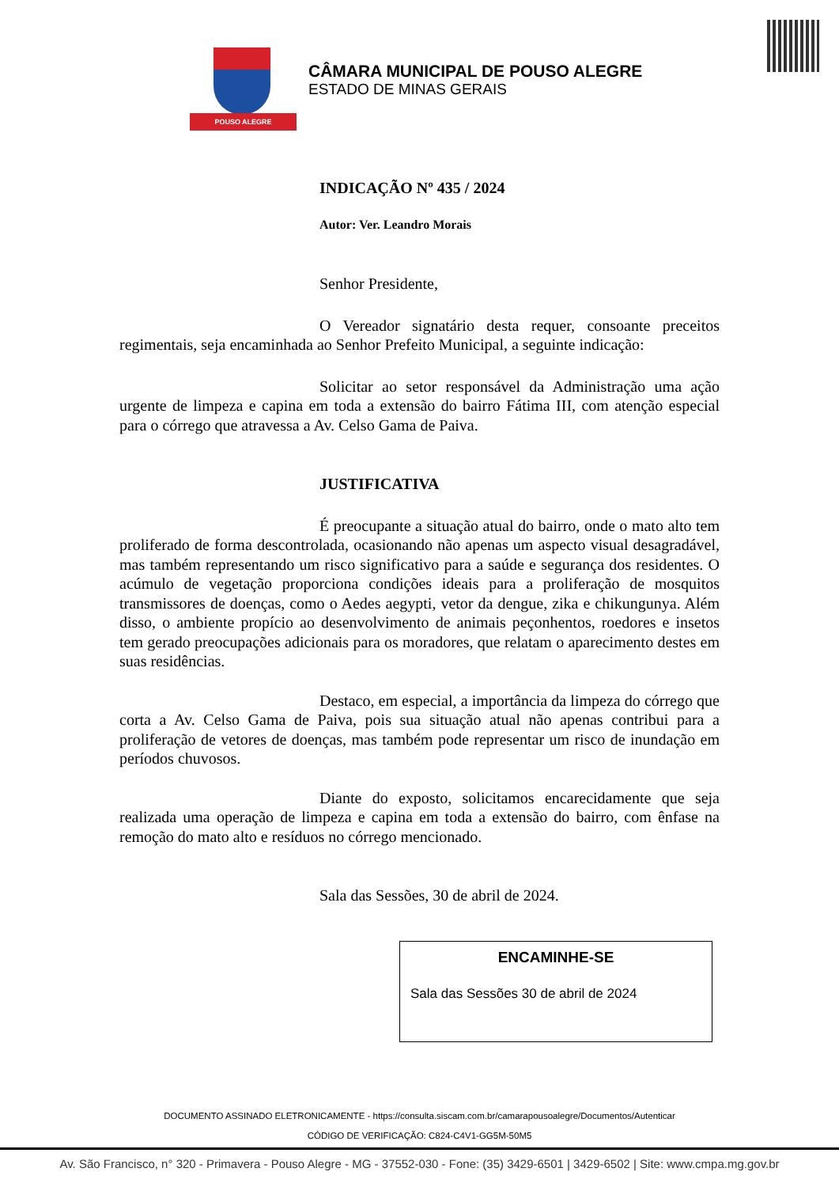POUSO ALEGRE
CÂMARA MUNICIPAL DE POUSO ALEGRE
ESTADO DE MINAS GERAIS
INDICAÇÃO Nº 435 / 2024
Autor: Ver. Leandro Morais
Senhor Presidente,
O Vereador signatário desta requer, consoante preceitos regimentais, seja encaminhada ao Senhor Prefeito Municipal, a seguinte indicação:
Solicitar ao setor responsável da Administração uma ação urgente de limpeza e capina em toda a extensão do bairro Fátima III, com atenção especial para o córrego que atravessa a Av. Celso Gama de Paiva.
JUSTIFICATIVA
É preocupante a situação atual do bairro, onde o mato alto tem proliferado de forma descontrolada, ocasionando não apenas um aspecto visual desagradável, mas também representando um risco significativo para a saúde e segurança dos residentes. O acúmulo de vegetação proporciona condições ideais para a proliferação de mosquitos transmissores de doenças, como o Aedes aegypti, vetor da dengue, zika e chikungunya. Além disso, o ambiente propício ao desenvolvimento de animais peçonhentos, roedores e insetos tem gerado preocupações adicionais para os moradores, que relatam o aparecimento destes em suas residências.
Destaco, em especial, a importância da limpeza do córrego que corta a Av. Celso Gama de Paiva, pois sua situação atual não apenas contribui para a proliferação de vetores de doenças, mas também pode representar um risco de inundação em períodos chuvosos.
Diante do exposto, solicitamos encarecidamente que seja realizada uma operação de limpeza e capina em toda a extensão do bairro, com ênfase na remoção do mato alto e resíduos no córrego mencionado.
Sala das Sessões, 30 de abril de 2024.
ENCAMINHE-SE
Sala das Sessões 30 de abril de 2024
DOCUMENTO ASSINADO ELETRONICAMENTE - https://consulta.siscam.com.br/camarapousoalegre/Documentos/Autenticar
CÓDIGO DE VERIFICAÇÃO: C824-C4V1-GG5M-50M5
Av. São Francisco, n° 320 - Primavera - Pouso Alegre - MG - 37552-030 - Fone: (35) 3429-6501 | 3429-6502 | Site: www.cmpa.mg.gov.br